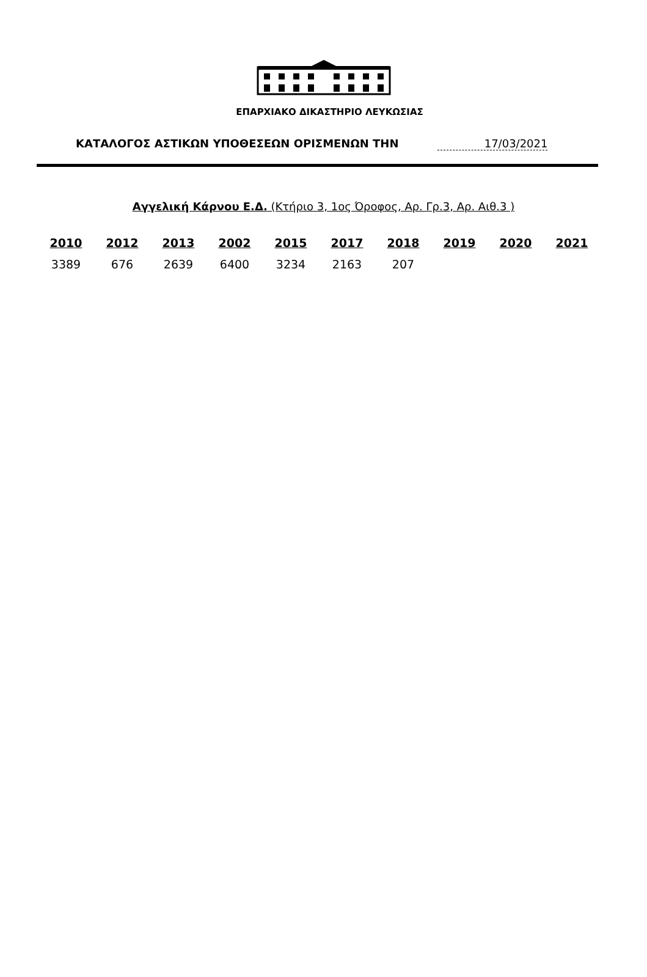ΕΠΑΡΧΙΑΚΟ ΔΙΚΑΣΤΗΡΙΟ ΛΕΥΚΩΣΙΑΣ
ΚΑΤΑΛΟΓΟΣ ΑΣΤΙΚΩΝ ΥΠΟΘΕΣΕΩΝ ΟΡΙΣΜΕΝΩΝ ΤΗΝ 17/03/2021
Αγγελική Κάρνου Ε.Δ. (Κτήριο 3, 1ος Όροφος, Αρ. Γρ.3, Αρ. Αιθ.3 )
| 2010 | 2012 | 2013 | 2002 | 2015 | 2017 | 2018 | 2019 | 2020 | 2021 |
| --- | --- | --- | --- | --- | --- | --- | --- | --- | --- |
| 3389 | 676 | 2639 | 6400 | 3234 | 2163 | 207 | | | |